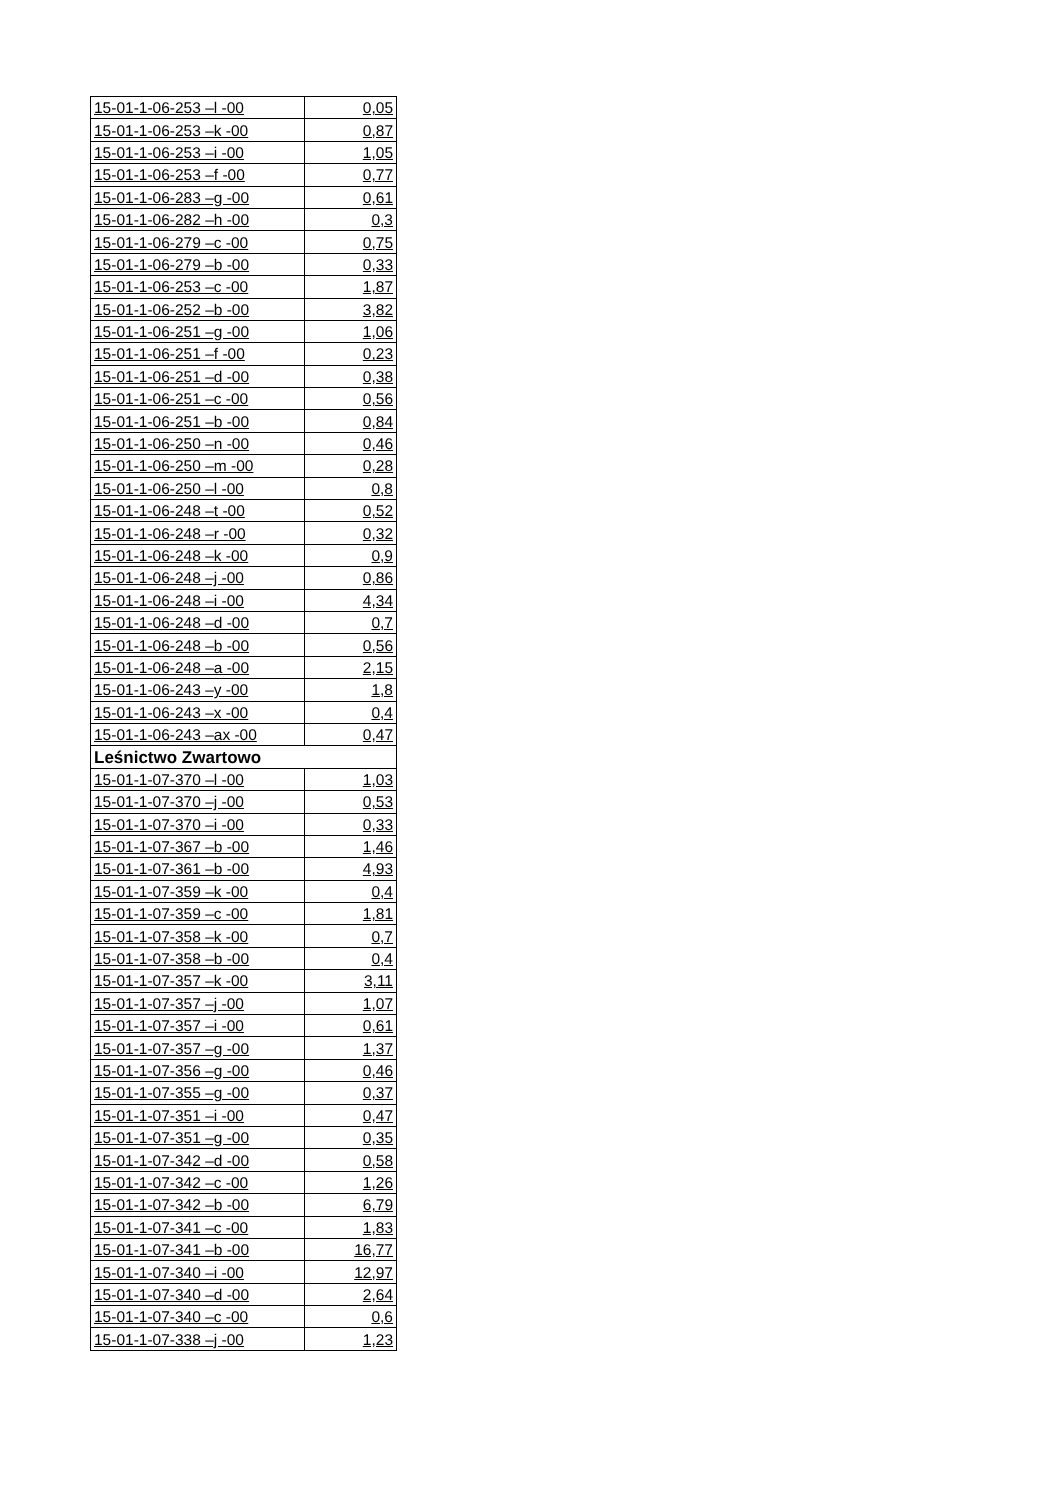| 15-01-1-06-253 –l -00 | 0,05 |
| 15-01-1-06-253 –k -00 | 0,87 |
| 15-01-1-06-253 –i -00 | 1,05 |
| 15-01-1-06-253 –f -00 | 0,77 |
| 15-01-1-06-283 –g -00 | 0,61 |
| 15-01-1-06-282 –h -00 | 0,3 |
| 15-01-1-06-279 –c -00 | 0,75 |
| 15-01-1-06-279 –b -00 | 0,33 |
| 15-01-1-06-253 –c -00 | 1,87 |
| 15-01-1-06-252 –b -00 | 3,82 |
| 15-01-1-06-251 –g -00 | 1,06 |
| 15-01-1-06-251 –f -00 | 0,23 |
| 15-01-1-06-251 –d -00 | 0,38 |
| 15-01-1-06-251 –c -00 | 0,56 |
| 15-01-1-06-251 –b -00 | 0,84 |
| 15-01-1-06-250 –n -00 | 0,46 |
| 15-01-1-06-250 –m -00 | 0,28 |
| 15-01-1-06-250 –l -00 | 0,8 |
| 15-01-1-06-248 –t -00 | 0,52 |
| 15-01-1-06-248 –r -00 | 0,32 |
| 15-01-1-06-248 –k -00 | 0,9 |
| 15-01-1-06-248 –j -00 | 0,86 |
| 15-01-1-06-248 –i -00 | 4,34 |
| 15-01-1-06-248 –d -00 | 0,7 |
| 15-01-1-06-248 –b -00 | 0,56 |
| 15-01-1-06-248 –a -00 | 2,15 |
| 15-01-1-06-243 –y -00 | 1,8 |
| 15-01-1-06-243 –x -00 | 0,4 |
| 15-01-1-06-243 –ax -00 | 0,47 |
| Leśnictwo Zwartowo | |
| 15-01-1-07-370 –l -00 | 1,03 |
| 15-01-1-07-370 –j -00 | 0,53 |
| 15-01-1-07-370 –i -00 | 0,33 |
| 15-01-1-07-367 –b -00 | 1,46 |
| 15-01-1-07-361 –b -00 | 4,93 |
| 15-01-1-07-359 –k -00 | 0,4 |
| 15-01-1-07-359 –c -00 | 1,81 |
| 15-01-1-07-358 –k -00 | 0,7 |
| 15-01-1-07-358 –b -00 | 0,4 |
| 15-01-1-07-357 –k -00 | 3,11 |
| 15-01-1-07-357 –j -00 | 1,07 |
| 15-01-1-07-357 –i -00 | 0,61 |
| 15-01-1-07-357 –g -00 | 1,37 |
| 15-01-1-07-356 –g -00 | 0,46 |
| 15-01-1-07-355 –g -00 | 0,37 |
| 15-01-1-07-351 –i -00 | 0,47 |
| 15-01-1-07-351 –g -00 | 0,35 |
| 15-01-1-07-342 –d -00 | 0,58 |
| 15-01-1-07-342 –c -00 | 1,26 |
| 15-01-1-07-342 –b -00 | 6,79 |
| 15-01-1-07-341 –c -00 | 1,83 |
| 15-01-1-07-341 –b -00 | 16,77 |
| 15-01-1-07-340 –i -00 | 12,97 |
| 15-01-1-07-340 –d -00 | 2,64 |
| 15-01-1-07-340 –c -00 | 0,6 |
| 15-01-1-07-338 –j -00 | 1,23 |